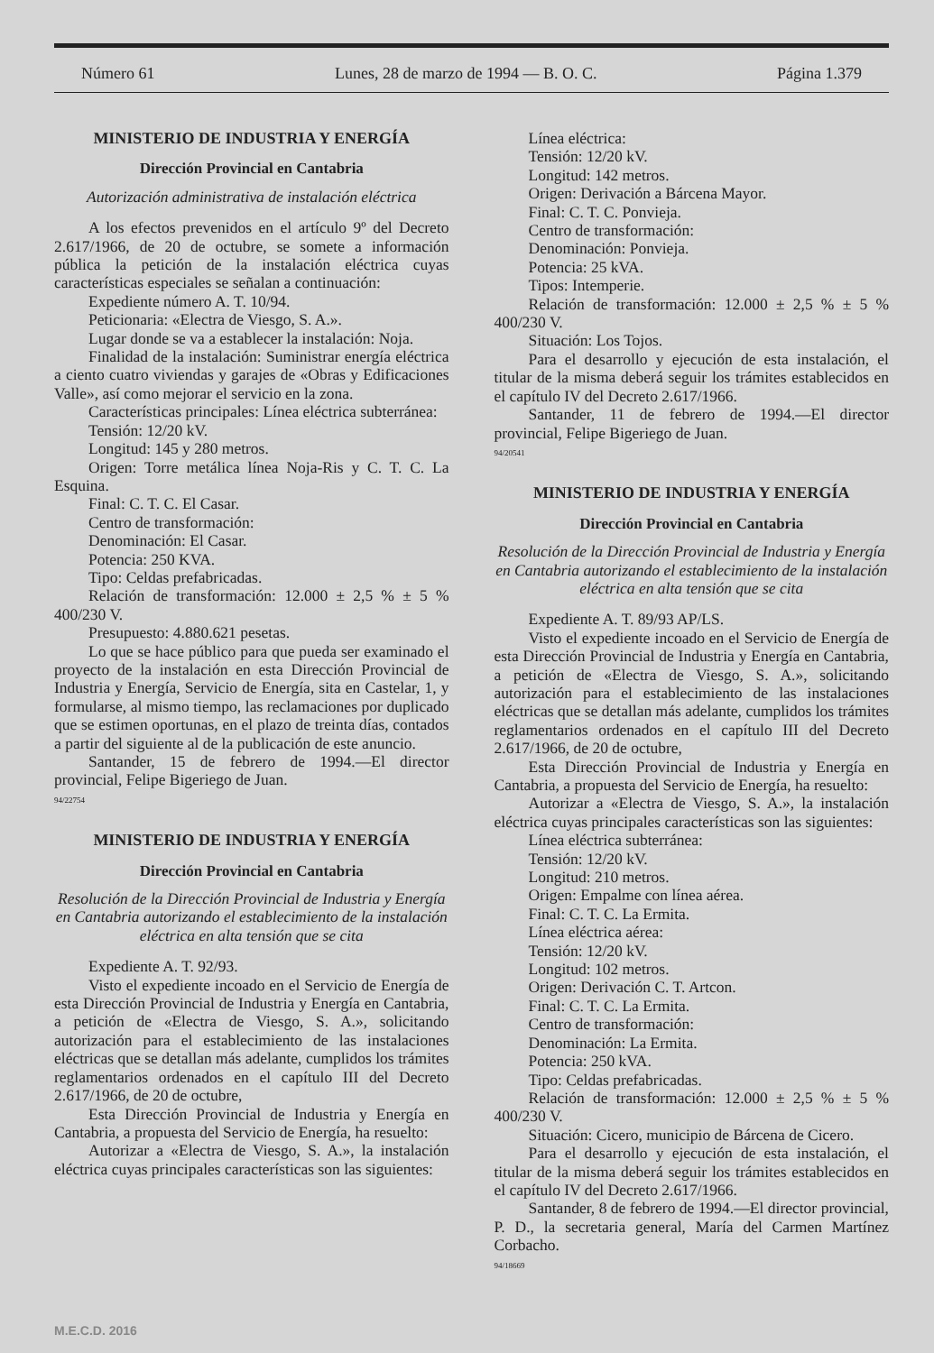Número 61 Lunes, 28 de marzo de 1994 — B. O. C. Página 1.379
MINISTERIO DE INDUSTRIA Y ENERGÍA
Dirección Provincial en Cantabria
Autorización administrativa de instalación eléctrica
A los efectos prevenidos en el artículo 9º del Decreto 2.617/1966, de 20 de octubre, se somete a información pública la petición de la instalación eléctrica cuyas características especiales se señalan a continuación:
Expediente número A. T. 10/94.
Peticionaria: «Electra de Viesgo, S. A.».
Lugar donde se va a establecer la instalación: Noja.
Finalidad de la instalación: Suministrar energía eléctrica a ciento cuatro viviendas y garajes de «Obras y Edificaciones Valle», así como mejorar el servicio en la zona.
Características principales: Línea eléctrica subterránea:
Tensión: 12/20 kV.
Longitud: 145 y 280 metros.
Origen: Torre metálica línea Noja-Ris y C. T. C. La Esquina.
Final: C. T. C. El Casar.
Centro de transformación:
Denominación: El Casar.
Potencia: 250 KVA.
Tipo: Celdas prefabricadas.
Relación de transformación: 12.000 ± 2,5 % ± 5 % 400/230 V.
Presupuesto: 4.880.621 pesetas.
Lo que se hace público para que pueda ser examinado el proyecto de la instalación en esta Dirección Provincial de Industria y Energía, Servicio de Energía, sita en Castelar, 1, y formularse, al mismo tiempo, las reclamaciones por duplicado que se estimen oportunas, en el plazo de treinta días, contados a partir del siguiente al de la publicación de este anuncio.
Santander, 15 de febrero de 1994.—El director provincial, Felipe Bigeriego de Juan.
94/22754
MINISTERIO DE INDUSTRIA Y ENERGÍA
Dirección Provincial en Cantabria
Resolución de la Dirección Provincial de Industria y Energía en Cantabria autorizando el establecimiento de la instalación eléctrica en alta tensión que se cita
Expediente A. T. 92/93.
Visto el expediente incoado en el Servicio de Energía de esta Dirección Provincial de Industria y Energía en Cantabria, a petición de «Electra de Viesgo, S. A.», solicitando autorización para el establecimiento de las instalaciones eléctricas que se detallan más adelante, cumplidos los trámites reglamentarios ordenados en el capítulo III del Decreto 2.617/1966, de 20 de octubre,
Esta Dirección Provincial de Industria y Energía en Cantabria, a propuesta del Servicio de Energía, ha resuelto:
Autorizar a «Electra de Viesgo, S. A.», la instalación eléctrica cuyas principales características son las siguientes:
Línea eléctrica:
Tensión: 12/20 kV.
Longitud: 142 metros.
Origen: Derivación a Bárcena Mayor.
Final: C. T. C. Ponvieja.
Centro de transformación:
Denominación: Ponvieja.
Potencia: 25 kVA.
Tipos: Intemperie.
Relación de transformación: 12.000 ± 2,5 % ± 5 % 400/230 V.
Situación: Los Tojos.
Para el desarrollo y ejecución de esta instalación, el titular de la misma deberá seguir los trámites establecidos en el capítulo IV del Decreto 2.617/1966.
Santander, 11 de febrero de 1994.—El director provincial, Felipe Bigeriego de Juan.
94/20541
MINISTERIO DE INDUSTRIA Y ENERGÍA
Dirección Provincial en Cantabria
Resolución de la Dirección Provincial de Industria y Energía en Cantabria autorizando el establecimiento de la instalación eléctrica en alta tensión que se cita
Expediente A. T. 89/93 AP/LS.
Visto el expediente incoado en el Servicio de Energía de esta Dirección Provincial de Industria y Energía en Cantabria, a petición de «Electra de Viesgo, S. A.», solicitando autorización para el establecimiento de las instalaciones eléctricas que se detallan más adelante, cumplidos los trámites reglamentarios ordenados en el capítulo III del Decreto 2.617/1966, de 20 de octubre,
Esta Dirección Provincial de Industria y Energía en Cantabria, a propuesta del Servicio de Energía, ha resuelto:
Autorizar a «Electra de Viesgo, S. A.», la instalación eléctrica cuyas principales características son las siguientes:
Línea eléctrica subterránea:
Tensión: 12/20 kV.
Longitud: 210 metros.
Origen: Empalme con línea aérea.
Final: C. T. C. La Ermita.
Línea eléctrica aérea:
Tensión: 12/20 kV.
Longitud: 102 metros.
Origen: Derivación C. T. Artcon.
Final: C. T. C. La Ermita.
Centro de transformación:
Denominación: La Ermita.
Potencia: 250 kVA.
Tipo: Celdas prefabricadas.
Relación de transformación: 12.000 ± 2,5 % ± 5 % 400/230 V.
Situación: Cicero, municipio de Bárcena de Cicero.
Para el desarrollo y ejecución de esta instalación, el titular de la misma deberá seguir los trámites establecidos en el capítulo IV del Decreto 2.617/1966.
Santander, 8 de febrero de 1994.—El director provincial, P. D., la secretaria general, María del Carmen Martínez Corbacho.
94/18669
M.E.C.D. 2016